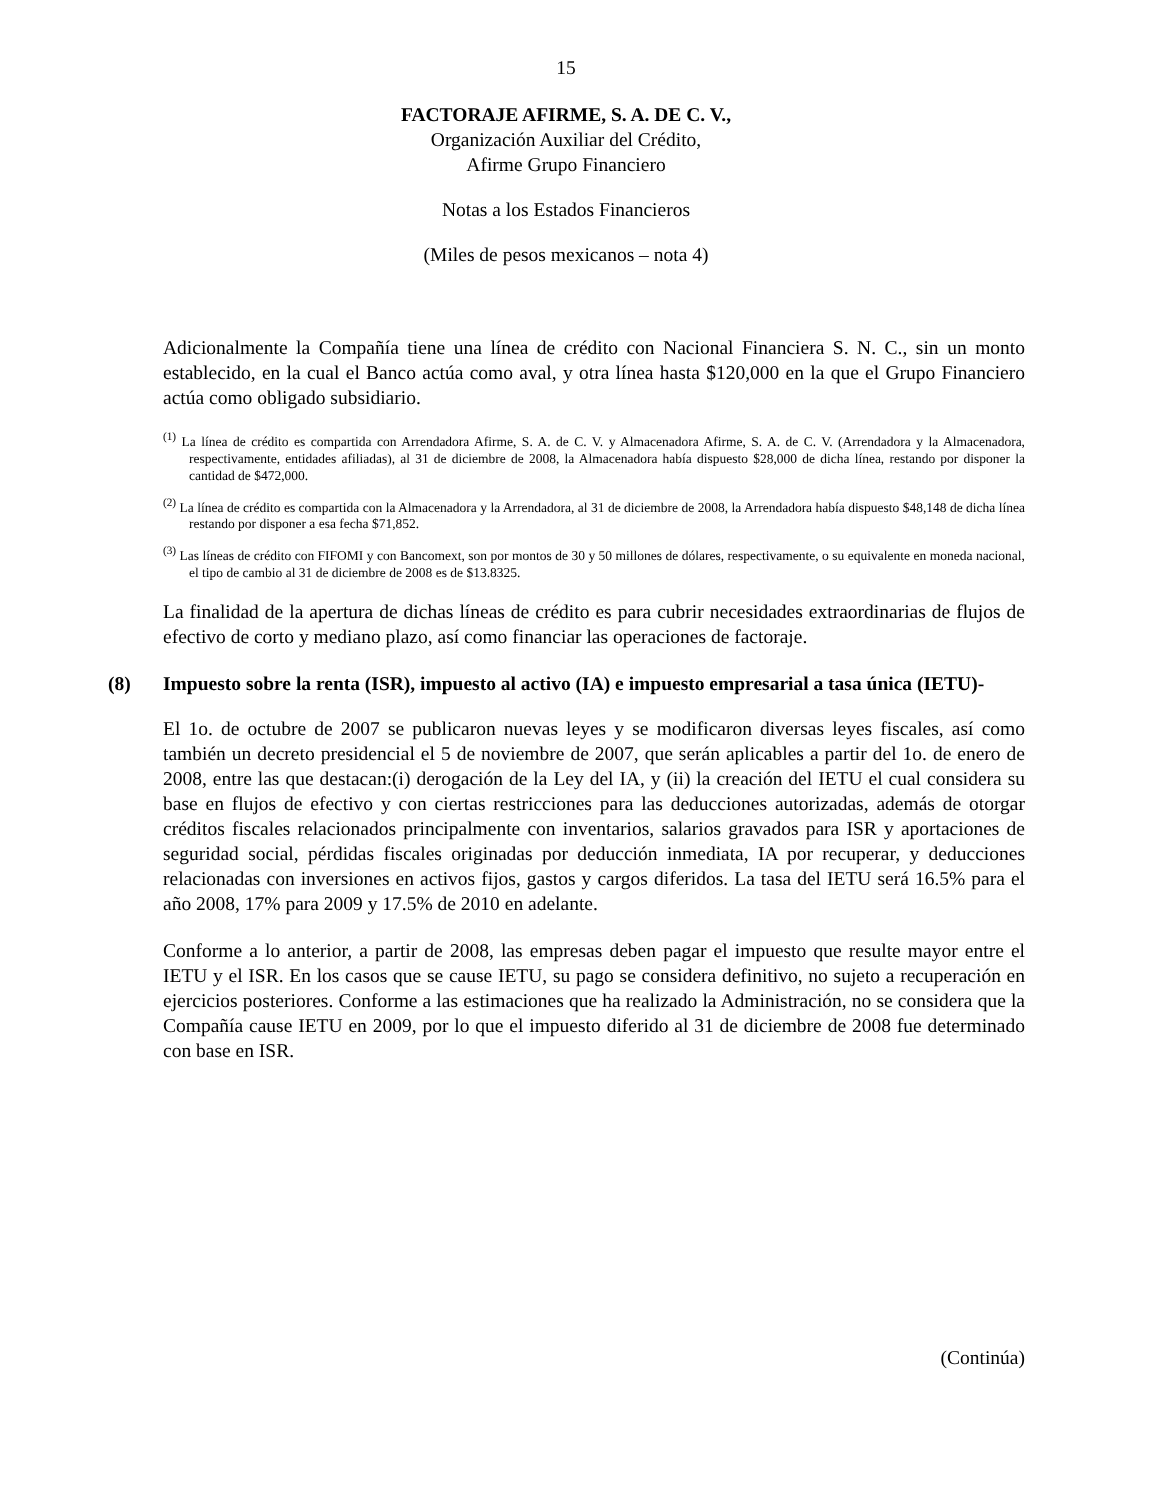15
FACTORAJE AFIRME, S. A. DE C. V.,
Organización Auxiliar del Crédito,
Afirme Grupo Financiero
Notas a los Estados Financieros
(Miles de pesos mexicanos – nota 4)
Adicionalmente la Compañía tiene una línea de crédito con Nacional Financiera S. N. C., sin un monto establecido, en la cual el Banco actúa como aval, y otra línea hasta $120,000 en la que el Grupo Financiero actúa como obligado subsidiario.
<sup>(1)</sup> La línea de crédito es compartida con Arrendadora Afirme, S. A. de C. V. y Almacenadora Afirme, S. A. de C. V. (Arrendadora y la Almacenadora, respectivamente, entidades afiliadas), al 31 de diciembre de 2008, la Almacenadora había dispuesto $28,000 de dicha línea, restando por disponer la cantidad de $472,000.
<sup>(2)</sup> La línea de crédito es compartida con la Almacenadora y la Arrendadora, al 31 de diciembre de 2008, la Arrendadora había dispuesto $48,148 de dicha línea restando por disponer a esa fecha $71,852.
<sup>(3)</sup> Las líneas de crédito con FIFOMI y con Bancomext, son por montos de 30 y 50 millones de dólares, respectivamente, o su equivalente en moneda nacional, el tipo de cambio al 31 de diciembre de 2008 es de $13.8325.
La finalidad de la apertura de dichas líneas de crédito es para cubrir necesidades extraordinarias de flujos de efectivo de corto y mediano plazo, así como financiar las operaciones de factoraje.
(8) Impuesto sobre la renta (ISR), impuesto al activo (IA) e impuesto empresarial a tasa única (IETU)-
El 1o. de octubre de 2007 se publicaron nuevas leyes y se modificaron diversas leyes fiscales, así como también un decreto presidencial el 5 de noviembre de 2007, que serán aplicables a partir del 1o. de enero de 2008, entre las que destacan:(i) derogación de la Ley del IA, y (ii) la creación del IETU el cual considera su base en flujos de efectivo y con ciertas restricciones para las deducciones autorizadas, además de otorgar créditos fiscales relacionados principalmente con inventarios, salarios gravados para ISR y aportaciones de seguridad social, pérdidas fiscales originadas por deducción inmediata, IA por recuperar, y deducciones relacionadas con inversiones en activos fijos, gastos y cargos diferidos. La tasa del IETU será 16.5% para el año 2008, 17% para 2009 y 17.5% de 2010 en adelante.
Conforme a lo anterior, a partir de 2008, las empresas deben pagar el impuesto que resulte mayor entre el IETU y el ISR. En los casos que se cause IETU, su pago se considera definitivo, no sujeto a recuperación en ejercicios posteriores. Conforme a las estimaciones que ha realizado la Administración, no se considera que la Compañía cause IETU en 2009, por lo que el impuesto diferido al 31 de diciembre de 2008 fue determinado con base en ISR.
(Continúa)